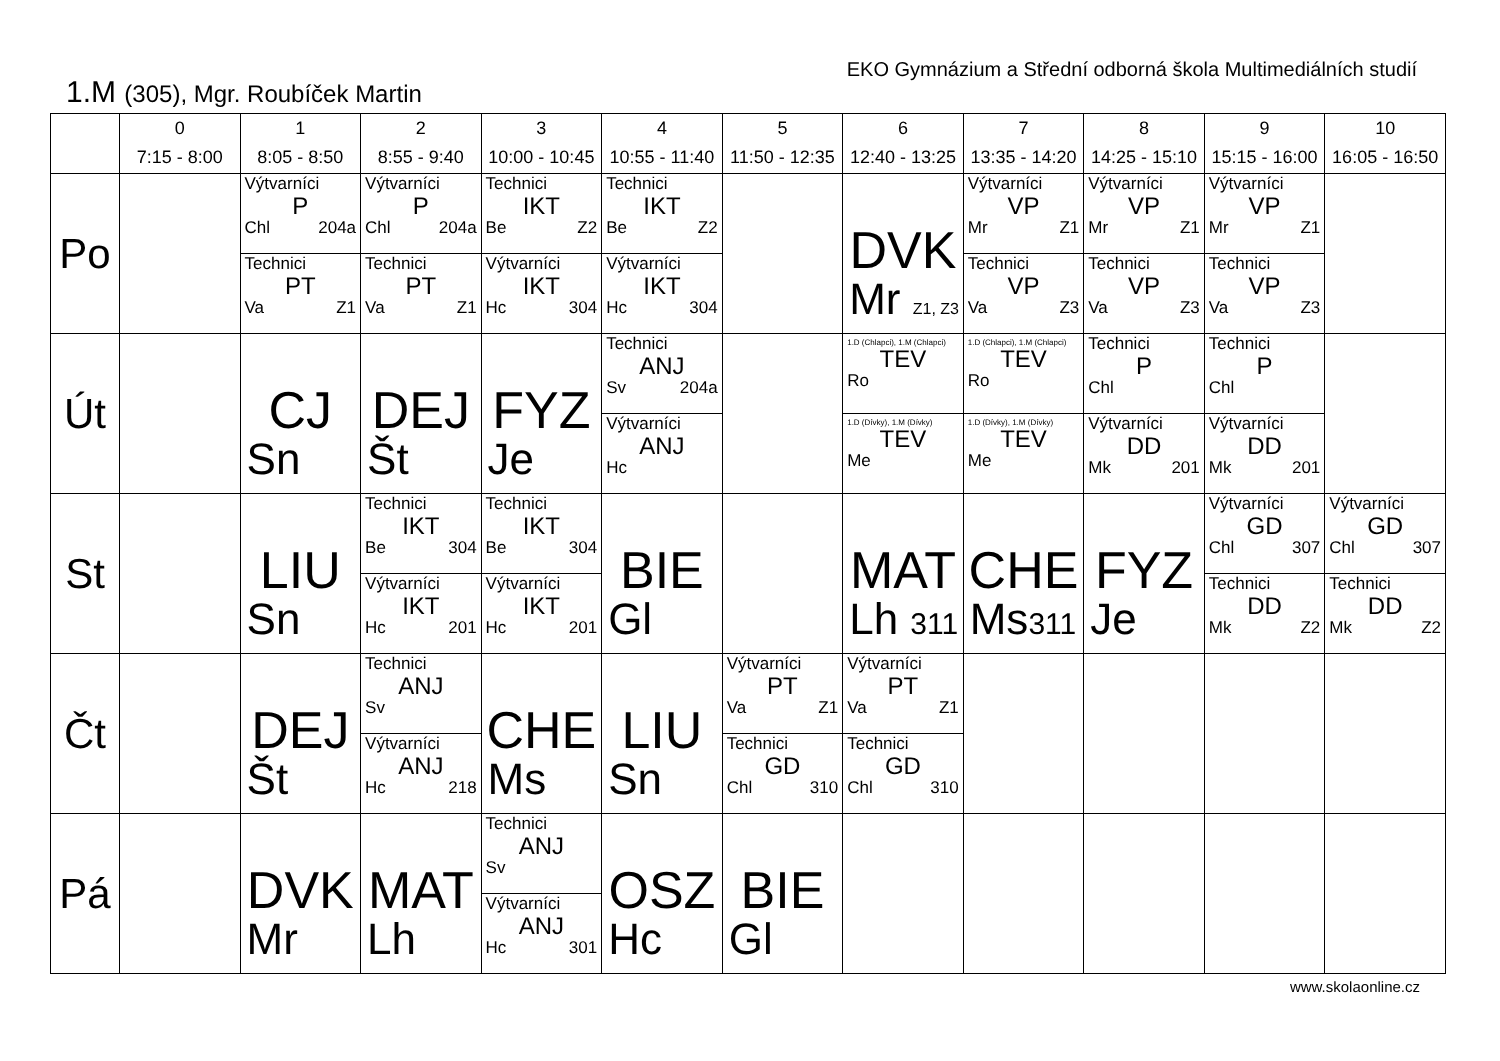EKO Gymnázium a Střední odborná škola Multimediálních studií
1.M (305), Mgr. Roubíček Martin
| | 0 7:15 - 8:00 | 1 8:05 - 8:50 | 2 8:55 - 9:40 | 3 10:00 - 10:45 | 4 10:55 - 11:40 | 5 11:50 - 12:35 | 6 12:40 - 13:25 | 7 13:35 - 14:20 | 8 14:25 - 15:10 | 9 15:15 - 16:00 | 10 16:05 - 16:50 |
| --- | --- | --- | --- | --- | --- | --- | --- | --- | --- | --- | --- |
| Po | | Výtvarníci P Chl 204a Technici PT Va Z1 | Výtvarníci P Chl 204a Technici PT Va Z1 | Technici IKT Be Z2 Výtvarníci IKT Hc 304 | Technici IKT Be Z2 Výtvarníci IKT Hc 304 | | DVK Mr Z1, Z3 | Výtvarníci VP Mr Z1 Technici VP Va Z3 | Výtvarníci VP Mr Z1 Technici VP Va Z3 | Výtvarníci VP Mr Z1 Technici VP Va Z3 | |
| Út | | CJ Sn | DEJ Št | FYZ Je | Technici ANJ Sv 204a Výtvarníci ANJ Hc | | 1.D (Chlapci), 1.M (Chlapci) TEV Ro 1.D (Dívky), 1.M (Dívky) TEV Me | 1.D (Chlapci), 1.M (Chlapci) TEV Ro 1.D (Dívky), 1.M (Dívky) TEV Me | Technici P Chl Výtvarníci DD Mk 201 | Technici P Chl Výtvarníci DD Mk 201 | |
| St | | LIU Sn | Technici IKT Be 304 Výtvarníci IKT Hc 201 | Technici IKT Be 304 Výtvarníci IKT Hc 201 | BIE Gl | | MAT Lh 311 | CHE Ms 311 | FYZ Je | Výtvarníci GD Chl 307 Technici DD Mk Z2 | Výtvarníci GD Chl 307 Technici DD Mk Z2 |
| Čt | | DEJ Št | Technici ANJ Sv Výtvarníci ANJ Hc 218 | CHE Ms | LIU Sn | Výtvarníci PT Va Z1 Technici GD Chl 310 | Výtvarníci PT Va Z1 Technici GD Chl 310 | | | | |
| Pá | | DVK Mr | MAT Lh | Technici ANJ Sv Výtvarníci ANJ Hc 301 | OSZ Hc | BIE Gl | | | | | |
www.skolaonline.cz